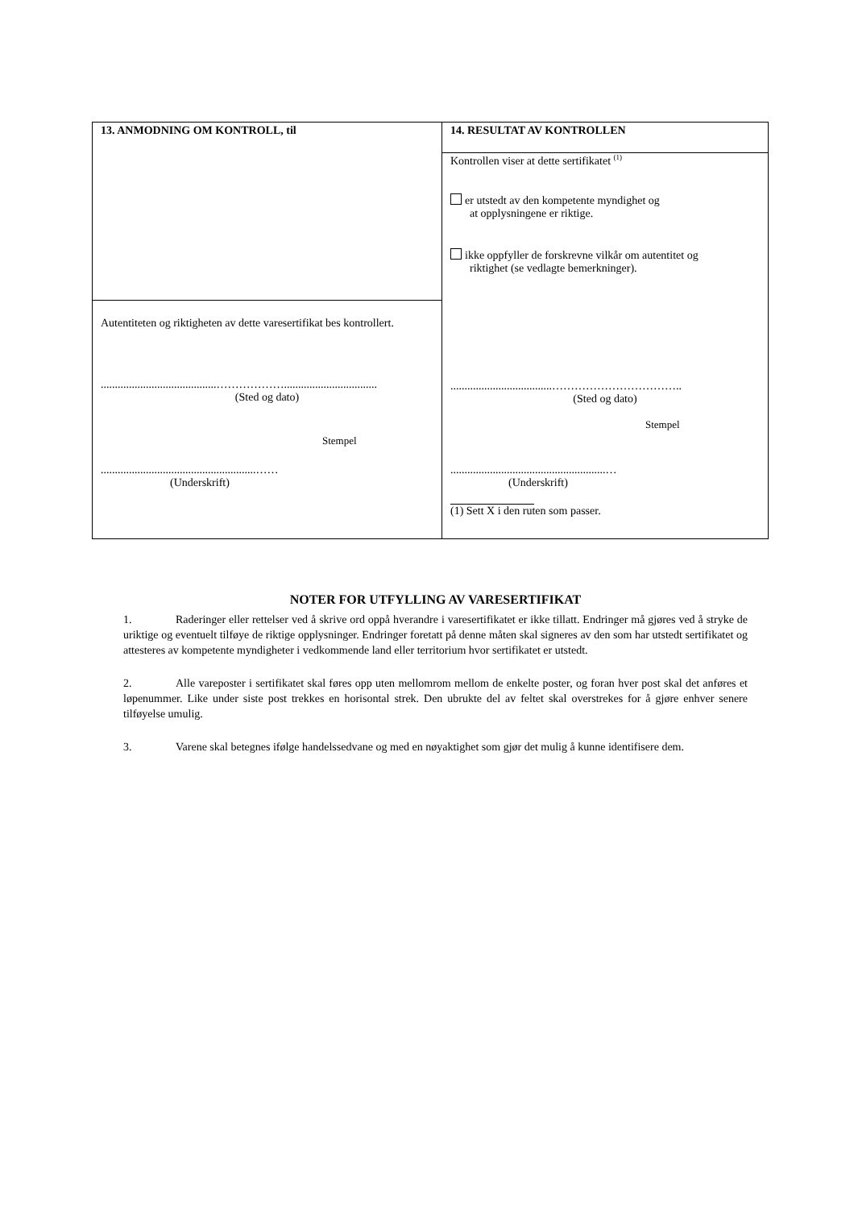13. ANMODNING OM KONTROLL, til
Autentiteten og riktigheten av dette varesertifikat bes kontrollert.
.........................................……………….................................
(Sted og dato)
Stempel
.......................................................……
(Underskrift)
14. RESULTAT AV KONTROLLEN
Kontrollen viser at dette sertifikatet <sup>(1)</sup>
er utstedt av den kompetente myndighet og
at opplysningene er riktige.
ikke oppfyller de forskrevne vilkår om autentitet og
riktighet (se vedlagte bemerkninger).
....................................……………………………..
(Sted og dato)
Stempel
.......................................................…
(Underskrift)
(1) Sett X i den ruten som passer.
NOTER FOR UTFYLLING AV VARESERTIFIKAT
1. Raderinger eller rettelser ved å skrive ord oppå hverandre i varesertifikatet er ikke tillatt. Endringer må gjøres ved å stryke de uriktige og eventuelt tilføye de riktige opplysninger. Endringer foretatt på denne måten skal signeres av den som har utstedt sertifikatet og attesteres av kompetente myndigheter i vedkommende land eller territorium hvor sertifikatet er utstedt.
2. Alle vareposter i sertifikatet skal føres opp uten mellomrom mellom de enkelte poster, og foran hver post skal det anføres et løpenummer. Like under siste post trekkes en horisontal strek. Den ubrukte del av feltet skal overstrekes for å gjøre enhver senere tilføyelse umulig.
3. Varene skal betegnes ifølge handelssedvane og med en nøyaktighet som gjør det mulig å kunne identifisere dem.